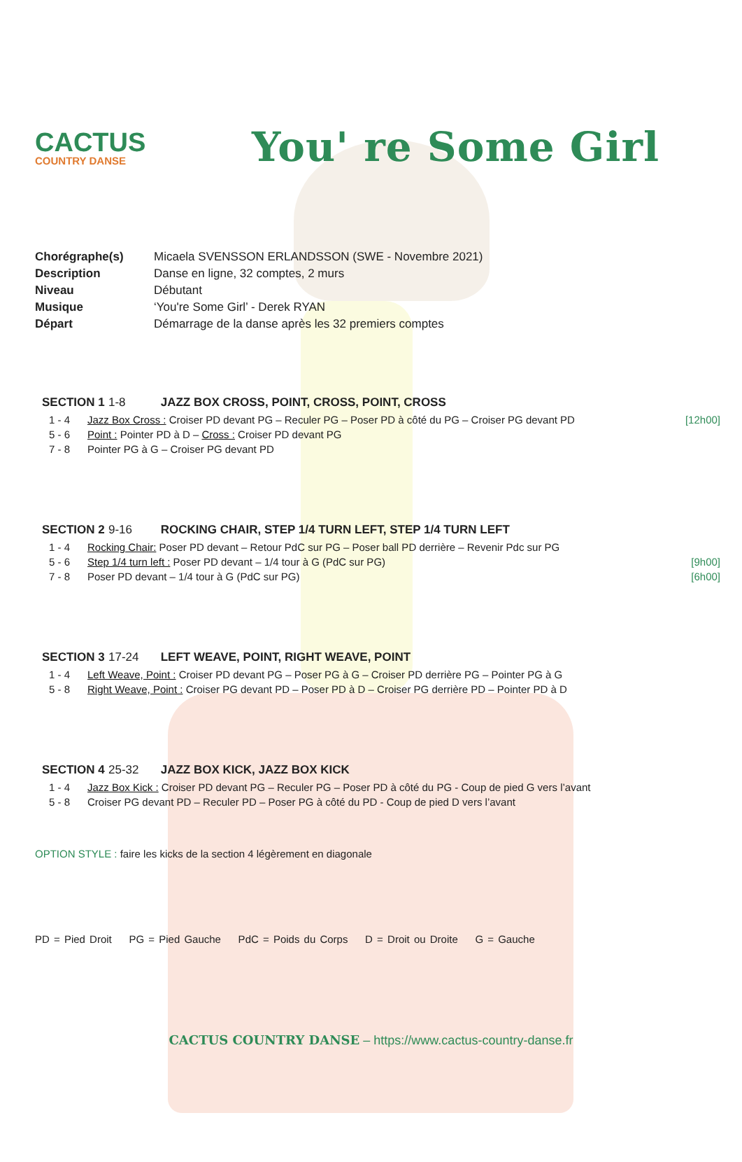CACTUS
COUNTRY DANSE
You' re Some Girl
| Chorégraphe(s) | Micaela SVENSSON ERLANDSSON (SWE - Novembre 2021) |
| Description | Danse en ligne, 32 comptes, 2 murs |
| Niveau | Débutant |
| Musique | ‘You're Some Girl’ - Derek RYAN |
| Départ | Démarrage de la danse après les 32 premiers comptes |
SECTION 1 1-8 JAZZ BOX CROSS, POINT, CROSS, POINT, CROSS
| 1 - 4 | Jazz Box Cross : Croiser PD devant PG – Reculer PG – Poser PD à côté du PG – Croiser PG devant PD | [12h00] |
| 5 - 6 | Point : Pointer PD à D – Cross : Croiser PD devant PG | |
| 7 - 8 | Pointer PG à G – Croiser PG devant PD | |
SECTION 2 9-16 ROCKING CHAIR, STEP 1/4 TURN LEFT, STEP 1/4 TURN LEFT
| 1 - 4 | Rocking Chair: Poser PD devant – Retour PdC sur PG – Poser ball PD derrière – Revenir Pdc sur PG | |
| 5 - 6 | Step 1/4 turn left : Poser PD devant – 1/4 tour à G (PdC sur PG) | [9h00] |
| 7 - 8 | Poser PD devant – 1/4 tour à G (PdC sur PG) | [6h00] |
SECTION 3 17-24 LEFT WEAVE, POINT, RIGHT WEAVE, POINT
| 1 - 4 | Left Weave, Point : Croiser PD devant PG – Poser PG à G – Croiser PD derrière PG – Pointer PG à G | |
| 5 - 8 | Right Weave, Point : Croiser PG devant PD – Poser PD à D – Croiser PG derrière PD – Pointer PD à D | |
SECTION 4 25-32 JAZZ BOX KICK, JAZZ BOX KICK
| 1 - 4 | Jazz Box Kick : Croiser PD devant PG – Reculer PG – Poser PD à côté du PG - Coup de pied G vers l’avant | |
| 5 - 8 | Croiser PG devant PD – Reculer PD – Poser PG à côté du PD - Coup de pied D vers l’avant | |
OPTION STYLE : faire les kicks de la section 4 légèrement en diagonale
PD = Pied Droit PG = Pied Gauche PdC = Poids du Corps D = Droit ou Droite G = Gauche
CACTUS COUNTRY DANSE – https://www.cactus-country-danse.fr